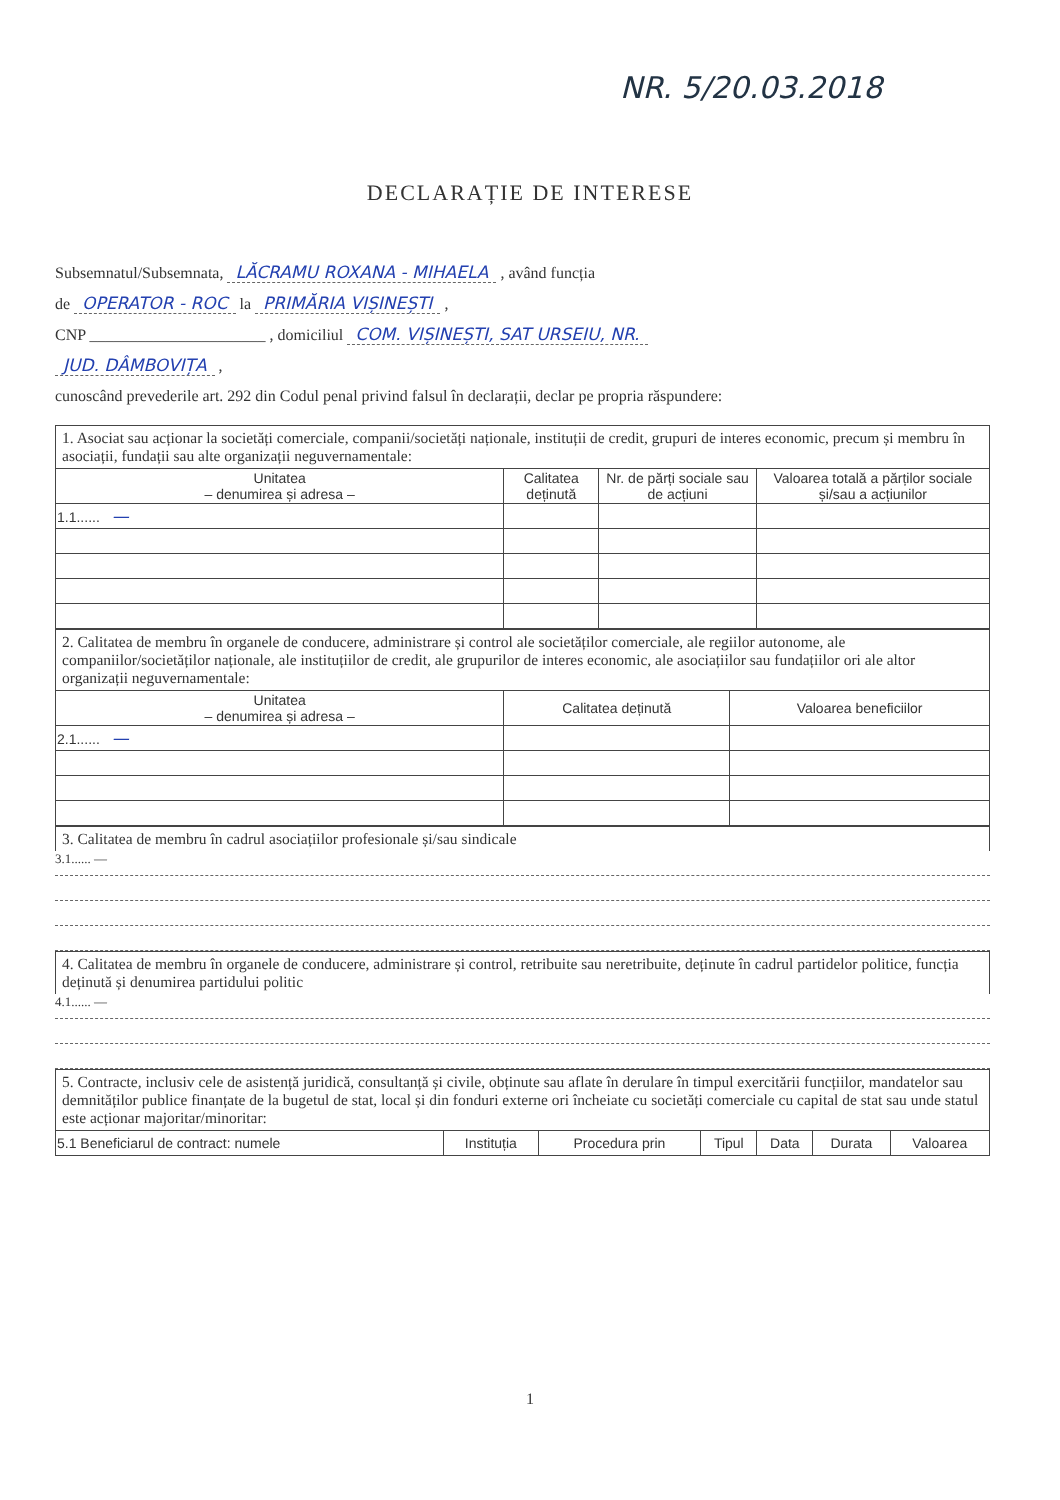NR. 5/20.03.2018
DECLARAȚIE DE INTERESE
Subsemnatul/Subsemnata, LĂCRAMU ROXANA - MIHAELA , având funcția
de OPERATOR - ROC la PRIMĂRIA VIȘINEȘTI ,
CNP ______________________ , domiciliul COM. VIȘINEȘTI, SAT URSEIU, NR.
JUD. DÂMBOVIȚA ,
cunoscând prevederile art. 292 din Codul penal privind falsul în declarații, declar pe propria răspundere:
1. Asociat sau acționar la societăți comerciale, companii/societăți naționale, instituții de credit, grupuri de interes economic, precum și membru în asociații, fundații sau alte organizații neguvernamentale:
| Unitatea – denumirea și adresa – | Calitatea deținută | Nr. de părți sociale sau de acțiuni | Valoarea totală a părților sociale și/sau a acțiunilor |
| --- | --- | --- | --- |
| 1.1...... — | | | |
2. Calitatea de membru în organele de conducere, administrare și control ale societăților comerciale, ale regiilor autonome, ale companiilor/societăților naționale, ale instituțiilor de credit, ale grupurilor de interes economic, ale asociațiilor sau fundațiilor ori ale altor organizații neguvernamentale:
| Unitatea – denumirea și adresa – | Calitatea deținută | Valoarea beneficiilor |
| --- | --- | --- |
| 2.1...... — | | |
3. Calitatea de membru în cadrul asociațiilor profesionale și/sau sindicale
3.1...... —
4. Calitatea de membru în organele de conducere, administrare și control, retribuite sau neretribuite, deținute în cadrul partidelor politice, funcția deținută și denumirea partidului politic
4.1...... —
5. Contracte, inclusiv cele de asistență juridică, consultanță și civile, obținute sau aflate în derulare în timpul exercitării funcțiilor, mandatelor sau demnităților publice finanțate de la bugetul de stat, local și din fonduri externe ori încheiate cu societăți comerciale cu capital de stat sau unde statul este acționar majoritar/minoritar:
| 5.1 Beneficiarul de contract: numele | Instituția | Procedura prin | Tipul | Data | Durata | Valoarea |
1